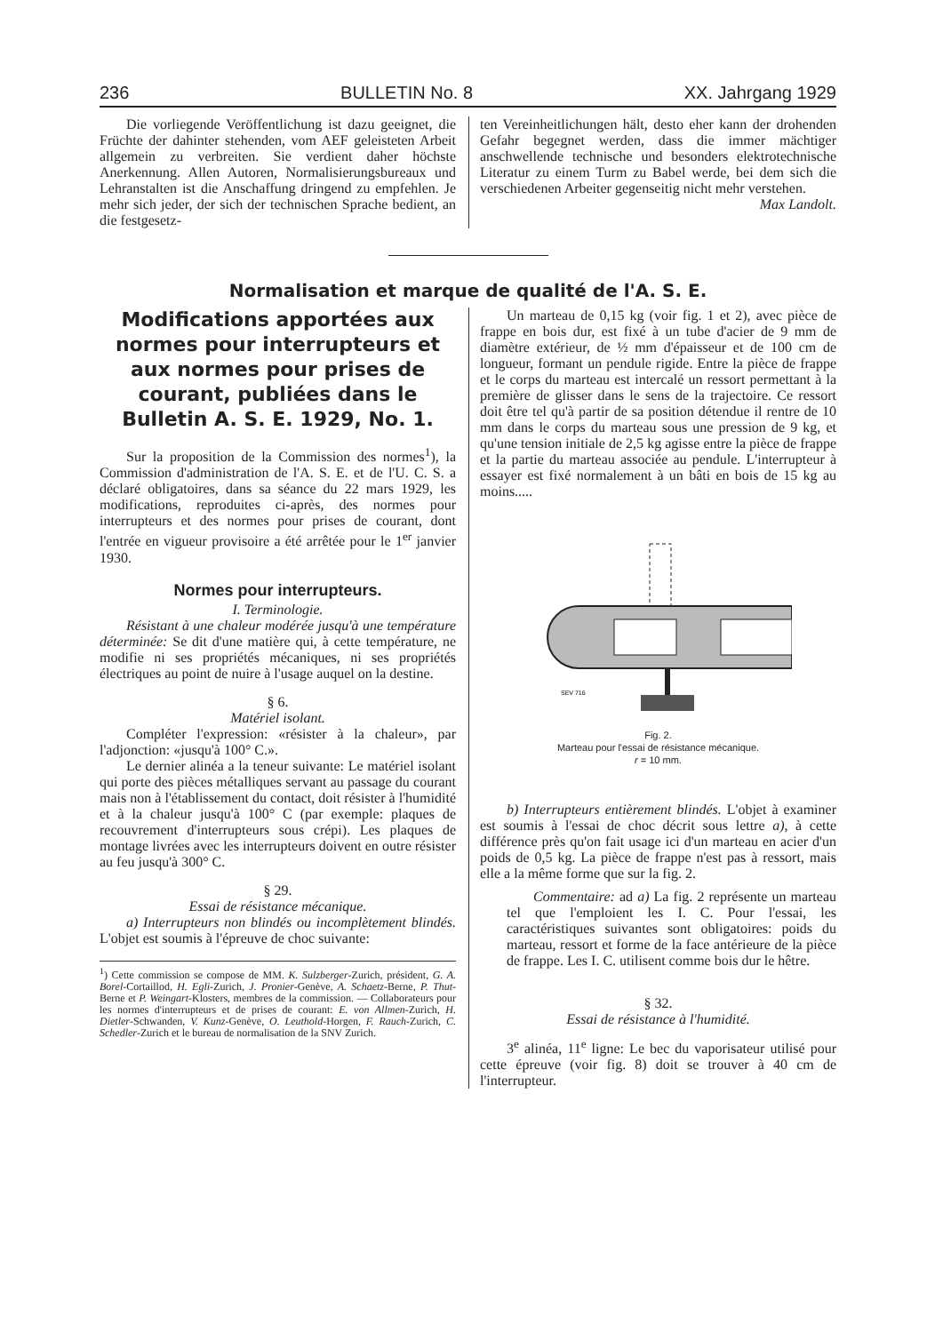236 BULLETIN No. 8 XX. Jahrgang 1929
Die vorliegende Veröffentlichung ist dazu geeignet, die Früchte der dahinter stehenden, vom AEF geleisteten Arbeit allgemein zu verbreiten. Sie verdient daher höchste Anerkennung. Allen Autoren, Normalisierungsbureaux und Lehranstalten ist die Anschaffung dringend zu empfehlen. Je mehr sich jeder, der sich der technischen Sprache bedient, an die festgesetz-
ten Vereinheitlichungen hält, desto eher kann der drohenden Gefahr begegnet werden, dass die immer mächtiger anschwellende technische und besonders elektrotechnische Literatur zu einem Turm zu Babel werde, bei dem sich die verschiedenen Arbeiter gegenseitig nicht mehr verstehen. Max Landolt.
Normalisation et marque de qualité de l'A. S. E.
Modifications apportées aux normes pour interrupteurs et aux normes pour prises de courant, publiées dans le Bulletin A. S. E. 1929, No. 1.
Sur la proposition de la Commission des normes<sup>1</sup>), la Commission d'administration de l'A. S. E. et de l'U. C. S. a déclaré obligatoires, dans sa séance du 22 mars 1929, les modifications, reproduites ci-après, des normes pour interrupteurs et des normes pour prises de courant, dont l'entrée en vigueur provisoire a été arrêtée pour le 1<sup>er</sup> janvier 1930.
Normes pour interrupteurs.
I. Terminologie.
Résistant à une chaleur modérée jusqu'à une température déterminée: Se dit d'une matière qui, à cette température, ne modifie ni ses propriétés mécaniques, ni ses propriétés électriques au point de nuire à l'usage auquel on la destine.
§ 6.
Matériel isolant.
Compléter l'expression: «résister à la chaleur», par l'adjonction: «jusqu'à 100° C.».
Le dernier alinéa a la teneur suivante: Le matériel isolant qui porte des pièces métalliques servant au passage du courant mais non à l'établissement du contact, doit résister à l'humidité et à la chaleur jusqu'à 100° C (par exemple: plaques de recouvrement d'interrupteurs sous crépi). Les plaques de montage livrées avec les interrupteurs doivent en outre résister au feu jusqu'à 300° C.
§ 29.
Essai de résistance mécanique.
a) Interrupteurs non blindés ou incomplètement blindés. L'objet est soumis à l'épreuve de choc suivante:
<sup>1</sup>) Cette commission se compose de MM. K. Sulzberger-Zurich, président, G. A. Borel-Cortaillod, H. Egli-Zurich, J. Pronier-Genève, A. Schaetz-Berne, P. Thut-Berne et P. Weingart-Klosters, membres de la commission. — Collaborateurs pour les normes d'interrupteurs et de prises de courant: E. von Allmen-Zurich, H. Dietler-Schwanden, V. Kunz-Genève, O. Leuthold-Horgen, F. Rauch-Zurich, C. Schedler-Zurich et le bureau de normalisation de la SNV Zurich.
Un marteau de 0,15 kg (voir fig. 1 et 2), avec pièce de frappe en bois dur, est fixé à un tube d'acier de 9 mm de diamètre extérieur, de ½ mm d'épaisseur et de 100 cm de longueur, formant un pendule rigide. Entre la pièce de frappe et le corps du marteau est intercalé un ressort permettant à la première de glisser dans le sens de la trajectoire. Ce ressort doit être tel qu'à partir de sa position détendue il rentre de 10 mm dans le corps du marteau sous une pression de 9 kg, et qu'une tension initiale de 2,5 kg agisse entre la pièce de frappe et la partie du marteau associée au pendule. L'interrupteur à essayer est fixé normalement à un bâti en bois de 15 kg au moins.....
SEV 716
Fig. 2.
Marteau pour l'essai de résistance mécanique.
r = 10 mm.
b) Interrupteurs entièrement blindés. L'objet à examiner est soumis à l'essai de choc décrit sous lettre a), à cette différence près qu'on fait usage ici d'un marteau en acier d'un poids de 0,5 kg. La pièce de frappe n'est pas à ressort, mais elle a la même forme que sur la fig. 2.
Commentaire: ad a) La fig. 2 représente un marteau tel que l'emploient les I. C. Pour l'essai, les caractéristiques suivantes sont obligatoires: poids du marteau, ressort et forme de la face antérieure de la pièce de frappe. Les I. C. utilisent comme bois dur le hêtre.
§ 32.
Essai de résistance à l'humidité.
3<sup>e</sup> alinéa, 11<sup>e</sup> ligne: Le bec du vaporisateur utilisé pour cette épreuve (voir fig. 8) doit se trouver à 40 cm de l'interrupteur.